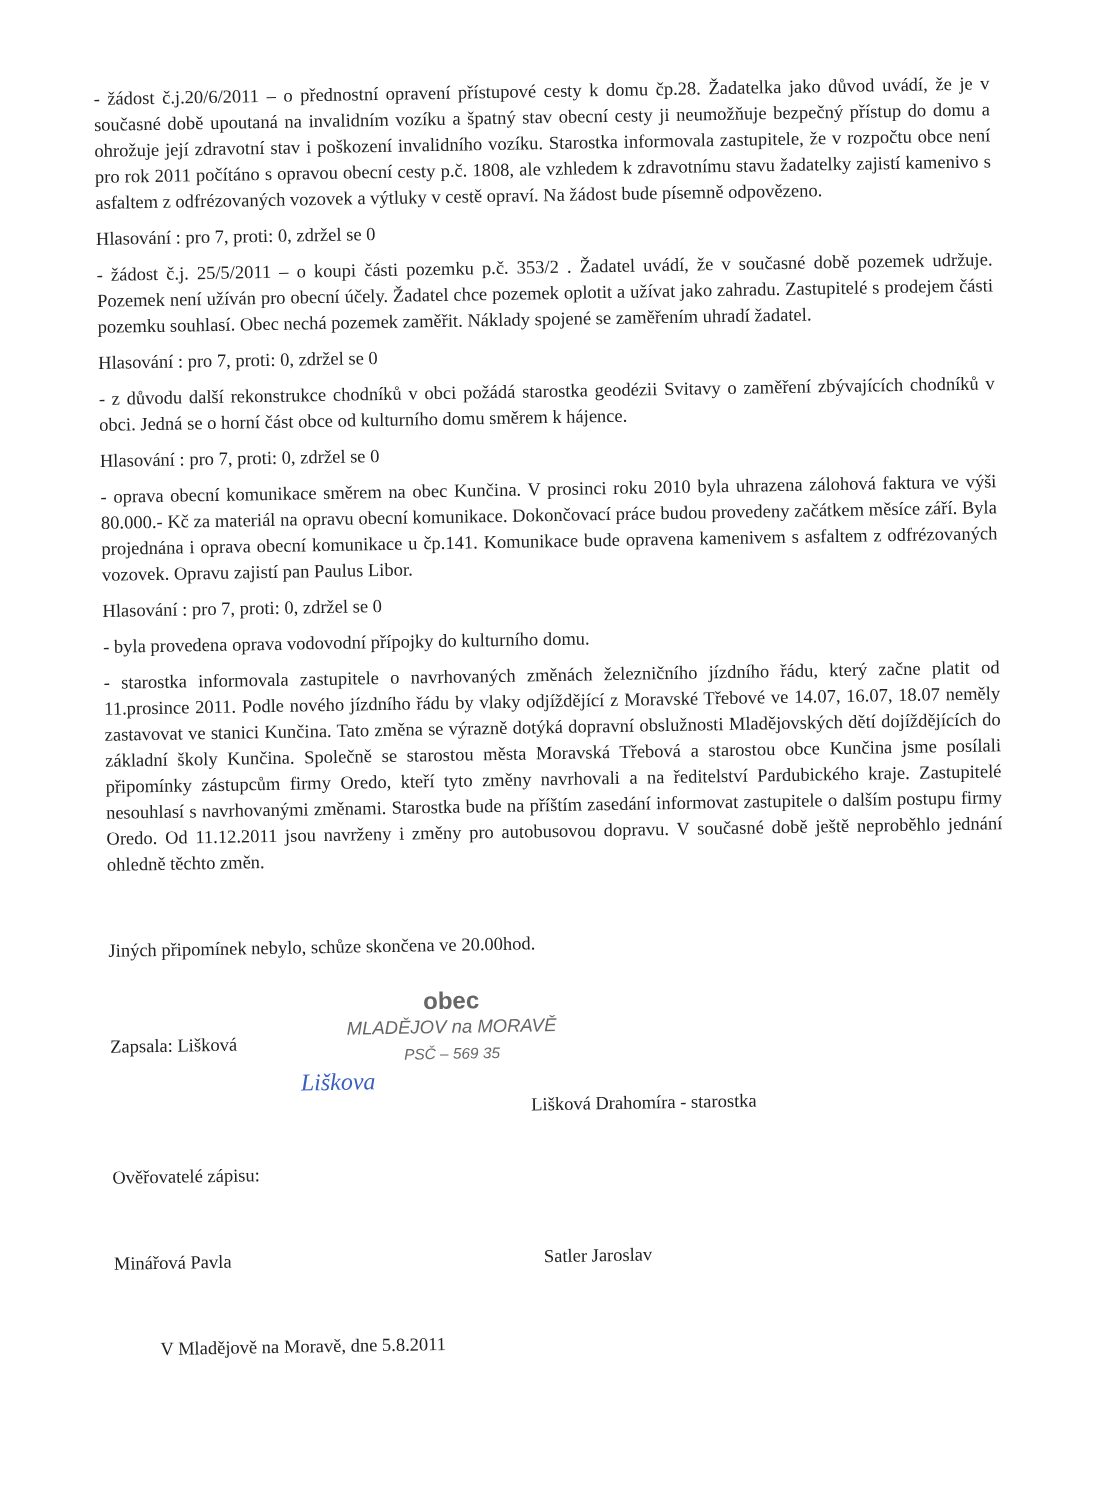- žádost č.j.20/6/2011 – o přednostní opravení přístupové cesty k domu čp.28. Žadatelka jako důvod uvádí, že je v současné době upoutaná na invalidním vozíku a špatný stav obecní cesty ji neumožňuje bezpečný přístup do domu a ohrožuje její zdravotní stav i poškození invalidního vozíku. Starostka informovala zastupitele, že v rozpočtu obce není pro rok 2011 počítáno s opravou obecní cesty p.č. 1808, ale vzhledem k zdravotnímu stavu žadatelky zajistí kamenivo s asfaltem z odfrézovaných vozovek a výtluky v cestě opraví. Na žádost bude písemně odpovězeno.
Hlasování : pro 7, proti: 0, zdržel se 0
- žádost č.j. 25/5/2011 – o koupi části pozemku p.č. 353/2 . Žadatel uvádí, že v současné době pozemek udržuje. Pozemek není užíván pro obecní účely. Žadatel chce pozemek oplotit a užívat jako zahradu. Zastupitelé s prodejem části pozemku souhlasí. Obec nechá pozemek zaměřit. Náklady spojené se zaměřením uhradí žadatel.
Hlasování : pro 7, proti: 0, zdržel se 0
- z důvodu další rekonstrukce chodníků v obci požádá starostka geodézii Svitavy o zaměření zbývajících chodníků v obci. Jedná se o horní část obce od kulturního domu směrem k hájence.
Hlasování : pro 7, proti: 0, zdržel se 0
- oprava obecní komunikace směrem na obec Kunčina. V prosinci roku 2010 byla uhrazena zálohová faktura ve výši 80.000.- Kč za materiál na opravu obecní komunikace. Dokončovací práce budou provedeny začátkem měsíce září. Byla projednána i oprava obecní komunikace u čp.141. Komunikace bude opravena kamenivem s asfaltem z odfrézovaných vozovek. Opravu zajistí pan Paulus Libor.
Hlasování : pro 7, proti: 0, zdržel se 0
- byla provedena oprava vodovodní přípojky do kulturního domu.
- starostka informovala zastupitele o navrhovaných změnách železničního jízdního řádu, který začne platit od 11.prosince 2011. Podle nového jízdního řádu by vlaky odjíždějící z Moravské Třebové ve 14.07, 16.07, 18.07 neměly zastavovat ve stanici Kunčina. Tato změna se výrazně dotýká dopravní obslužnosti Mladějovských dětí dojíždějících do základní školy Kunčina. Společně se starostou města Moravská Třebová a starostou obce Kunčina jsme posílali připomínky zástupcům firmy Oredo, kteří tyto změny navrhovali a na ředitelství Pardubického kraje. Zastupitelé nesouhlasí s navrhovanými změnami. Starostka bude na příštím zasedání informovat zastupitele o dalším postupu firmy Oredo. Od 11.12.2011 jsou navrženy i změny pro autobusovou dopravu. V současné době ještě neproběhlo jednání ohledně těchto změn.
Jiných připomínek nebylo, schůze skončena ve 20.00hod.
Zapsala: Lišková
obec
MLADĚJOV na MORAVĚ
PSČ – 569 35
Liškova
Lišková Drahomíra - starostka
Ověřovatelé zápisu:
Minářová Pavla
Satler Jaroslav
V Mladějově na Moravě, dne 5.8.2011